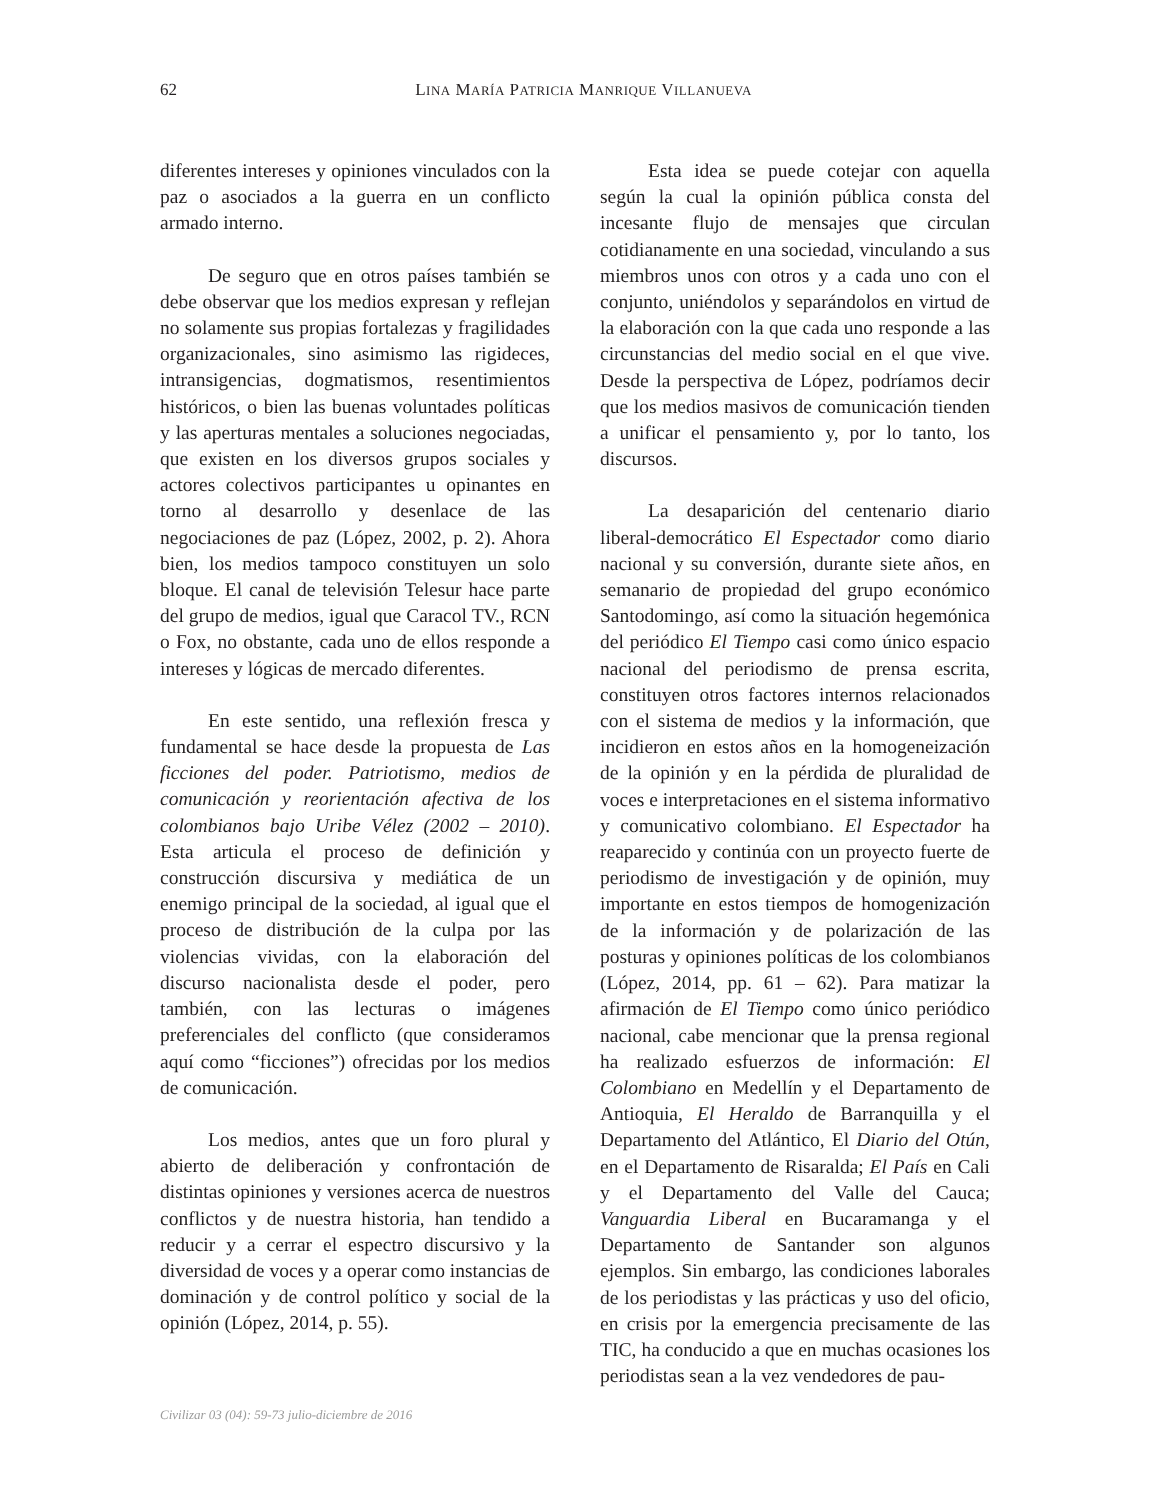62
LINA MARÍA PATRICIA MANRIQUE VILLANUEVA
diferentes intereses y opiniones vinculados con la paz o asociados a la guerra en un conflicto armado interno.
De seguro que en otros países también se debe observar que los medios expresan y reflejan no solamente sus propias fortalezas y fragilidades organizacionales, sino asimismo las rigideces, intransigencias, dogmatismos, resentimientos históricos, o bien las buenas voluntades políticas y las aperturas mentales a soluciones negociadas, que existen en los diversos grupos sociales y actores colectivos participantes u opinantes en torno al desarrollo y desenlace de las negociaciones de paz (López, 2002, p. 2). Ahora bien, los medios tampoco constituyen un solo bloque. El canal de televisión Telesur hace parte del grupo de medios, igual que Caracol TV., RCN o Fox, no obstante, cada uno de ellos responde a intereses y lógicas de mercado diferentes.
En este sentido, una reflexión fresca y fundamental se hace desde la propuesta de Las ficciones del poder. Patriotismo, medios de comunicación y reorientación afectiva de los colombianos bajo Uribe Vélez (2002 – 2010). Esta articula el proceso de definición y construcción discursiva y mediática de un enemigo principal de la sociedad, al igual que el proceso de distribución de la culpa por las violencias vividas, con la elaboración del discurso nacionalista desde el poder, pero también, con las lecturas o imágenes preferenciales del conflicto (que consideramos aquí como “ficciones”) ofrecidas por los medios de comunicación.
Los medios, antes que un foro plural y abierto de deliberación y confrontación de distintas opiniones y versiones acerca de nuestros conflictos y de nuestra historia, han tendido a reducir y a cerrar el espectro discursivo y la diversidad de voces y a operar como instancias de dominación y de control político y social de la opinión (López, 2014, p. 55).
Esta idea se puede cotejar con aquella según la cual la opinión pública consta del incesante flujo de mensajes que circulan cotidianamente en una sociedad, vinculando a sus miembros unos con otros y a cada uno con el conjunto, uniéndolos y separándolos en virtud de la elaboración con la que cada uno responde a las circunstancias del medio social en el que vive. Desde la perspectiva de López, podríamos decir que los medios masivos de comunicación tienden a unificar el pensamiento y, por lo tanto, los discursos.
La desaparición del centenario diario liberal-democrático El Espectador como diario nacional y su conversión, durante siete años, en semanario de propiedad del grupo económico Santodomingo, así como la situación hegemónica del periódico El Tiempo casi como único espacio nacional del periodismo de prensa escrita, constituyen otros factores internos relacionados con el sistema de medios y la información, que incidieron en estos años en la homogeneización de la opinión y en la pérdida de pluralidad de voces e interpretaciones en el sistema informativo y comunicativo colombiano. El Espectador ha reaparecido y continúa con un proyecto fuerte de periodismo de investigación y de opinión, muy importante en estos tiempos de homogenización de la información y de polarización de las posturas y opiniones políticas de los colombianos (López, 2014, pp. 61 – 62). Para matizar la afirmación de El Tiempo como único periódico nacional, cabe mencionar que la prensa regional ha realizado esfuerzos de información: El Colombiano en Medellín y el Departamento de Antioquia, El Heraldo de Barranquilla y el Departamento del Atlántico, El Diario del Otún, en el Departamento de Risaralda; El País en Cali y el Departamento del Valle del Cauca; Vanguardia Liberal en Bucaramanga y el Departamento de Santander son algunos ejemplos. Sin embargo, las condiciones laborales de los periodistas y las prácticas y uso del oficio, en crisis por la emergencia precisamente de las TIC, ha conducido a que en muchas ocasiones los periodistas sean a la vez vendedores de pau-
Civilizar 03 (04): 59-73 julio-diciembre de 2016